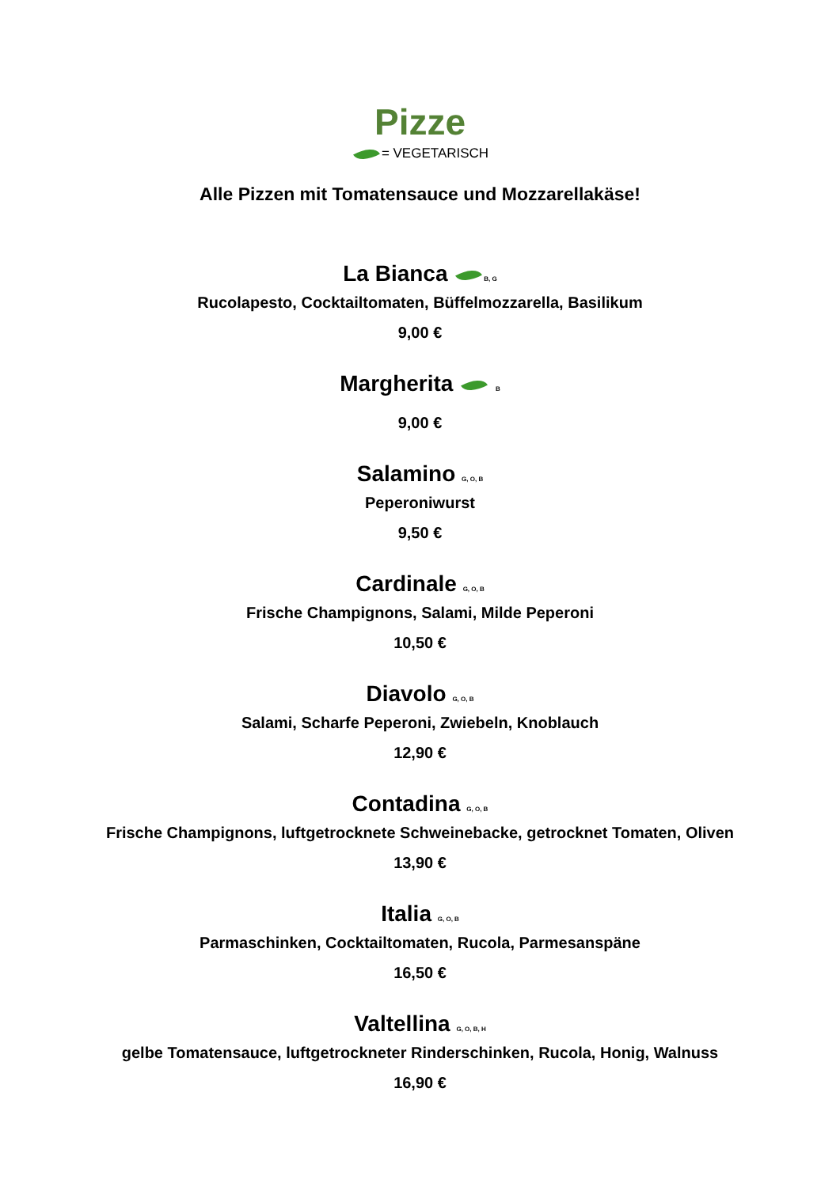Pizze
= VEGETARISCH
Alle Pizzen mit Tomatensauce und Mozzarellakäse!
La Bianca B, G
Rucolapesto, Cocktailtomaten, Büffelmozzarella, Basilikum
9,00 €
Margherita B
9,00 €
Salamino G, O, B
Peperoniwurst
9,50 €
Cardinale G, O, B
Frische Champignons, Salami, Milde Peperoni
10,50 €
Diavolo G, O, B
Salami, Scharfe Peperoni, Zwiebeln, Knoblauch
12,90 €
Contadina G, O, B
Frische Champignons, luftgetrocknete Schweinebacke, getrocknet Tomaten, Oliven
13,90 €
Italia G, O, B
Parmaschinken, Cocktailtomaten, Rucola, Parmesanspäne
16,50 €
Valtellina G, O, B, H
gelbe Tomatensauce, luftgetrockneter Rinderschinken, Rucola, Honig, Walnuss
16,90 €